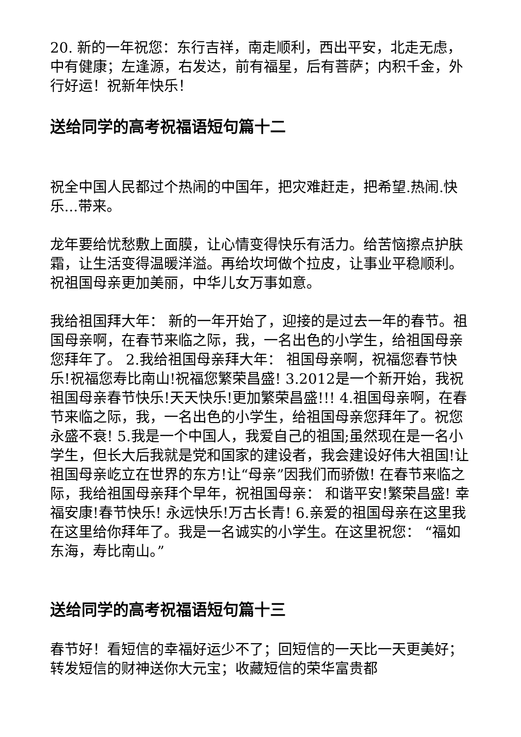20. 新的一年祝您：东行吉祥，南走顺利，西出平安，北走无虑，中有健康；左逢源，右发达，前有福星，后有菩萨；内积千金，外行好运！祝新年快乐！
送给同学的高考祝福语短句篇十二
祝全中国人民都过个热闹的中国年，把灾难赶走，把希望.热闹.快乐...带来。
龙年要给忧愁敷上面膜，让心情变得快乐有活力。给苦恼擦点护肤霜，让生活变得温暖洋溢。再给坎坷做个拉皮，让事业平稳顺利。祝祖国母亲更加美丽，中华儿女万事如意。
我给祖国拜大年： 新的一年开始了，迎接的是过去一年的春节。祖国母亲啊，在春节来临之际，我，一名出色的小学生，给祖国母亲您拜年了。 2.我给祖国母亲拜大年： 祖国母亲啊，祝福您春节快乐!祝福您寿比南山!祝福您繁荣昌盛! 3.2012是一个新开始，我祝祖国母亲春节快乐!天天快乐!更加繁荣昌盛!!! 4.祖国母亲啊，在春节来临之际，我，一名出色的小学生，给祖国母亲您拜年了。祝您永盛不衰! 5.我是一个中国人，我爱自己的祖国;虽然现在是一名小学生，但长大后我就是党和国家的建设者，我会建设好伟大祖国!让祖国母亲屹立在世界的东方!让“母亲”因我们而骄傲! 在春节来临之际，我给祖国母亲拜个早年，祝祖国母亲： 和谐平安!繁荣昌盛! 幸福安康!春节快乐! 永远快乐!万古长青! 6.亲爱的祖国母亲在这里我在这里给你拜年了。我是一名诚实的小学生。在这里祝您： “福如东海，寿比南山。”
送给同学的高考祝福语短句篇十三
春节好！看短信的幸福好运少不了；回短信的一天比一天更美好；转发短信的财神送你大元宝；收藏短信的荣华富贵都